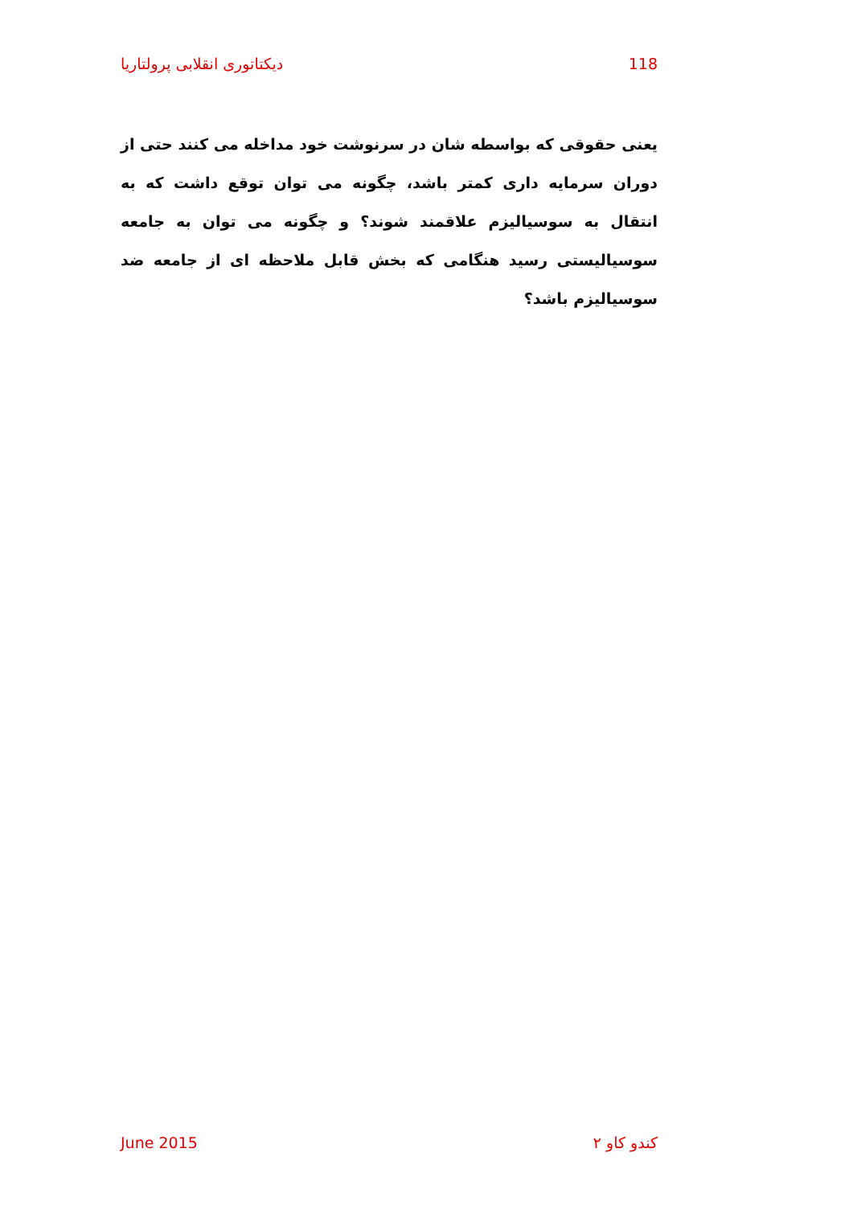دیکتاتوری انقلابی پرولتاریا 118
یعنی حقوقی که بواسطه شان در سرنوشت خود مداخله می کنند حتی از دوران سرمایه داری کمتر باشد، چگونه می توان توقع داشت که به انتقال به سوسیالیزم علاقمند شوند؟ و چگونه می توان به جامعه سوسیالیستی رسید هنگامی که بخش قابل ملاحظه ای از جامعه ضد سوسیالیزم باشد؟
June 2015 کندو کاو ۲